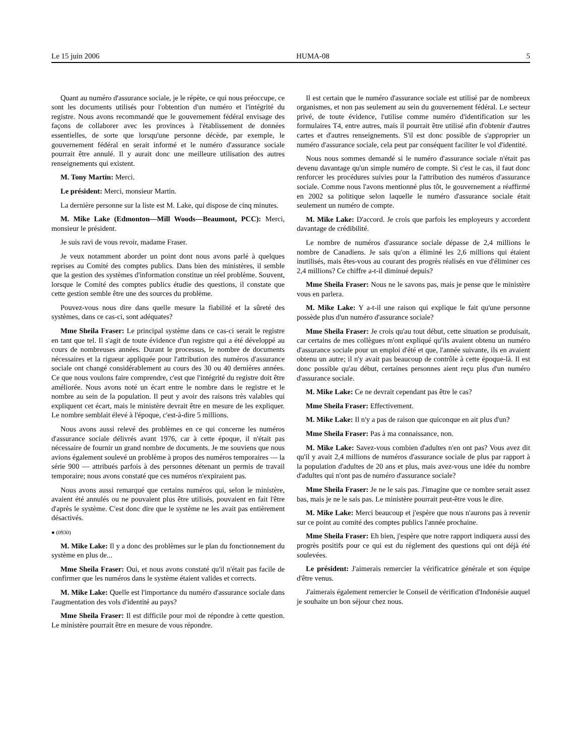Le 15 juin 2006 HUMA-08 5
Quant au numéro d'assurance sociale, je le répète, ce qui nous préoccupe, ce sont les documents utilisés pour l'obtention d'un numéro et l'intégrité du registre. Nous avons recommandé que le gouvernement fédéral envisage des façons de collaborer avec les provinces à l'établissement de données essentielles, de sorte que lorsqu'une personne décède, par exemple, le gouvernement fédéral en serait informé et le numéro d'assurance sociale pourrait être annulé. Il y aurait donc une meilleure utilisation des autres renseignements qui existent.
M. Tony Martin: Merci.
Le président: Merci, monsieur Martin.
La dernière personne sur la liste est M. Lake, qui dispose de cinq minutes.
M. Mike Lake (Edmonton—Mill Woods—Beaumont, PCC): Merci, monsieur le président.
Je suis ravi de vous revoir, madame Fraser.
Je veux notamment aborder un point dont nous avons parlé à quelques reprises au Comité des comptes publics. Dans bien des ministères, il semble que la gestion des systèmes d'information constitue un réel problème. Souvent, lorsque le Comité des comptes publics étudie des questions, il constate que cette gestion semble être une des sources du problème.
Pouvez-vous nous dire dans quelle mesure la fiabilité et la sûreté des systèmes, dans ce cas-ci, sont adéquates?
Mme Sheila Fraser: Le principal système dans ce cas-ci serait le registre en tant que tel. Il s'agit de toute évidence d'un registre qui a été développé au cours de nombreuses années. Durant le processus, le nombre de documents nécessaires et la rigueur appliquée pour l'attribution des numéros d'assurance sociale ont changé considérablement au cours des 30 ou 40 dernières années. Ce que nous voulons faire comprendre, c'est que l'intégrité du registre doit être améliorée. Nous avons noté un écart entre le nombre dans le registre et le nombre au sein de la population. Il peut y avoir des raisons très valables qui expliquent cet écart, mais le ministère devrait être en mesure de les expliquer. Le nombre semblait élevé à l'époque, c'est-à-dire 5 millions.
Nous avons aussi relevé des problèmes en ce qui concerne les numéros d'assurance sociale délivrés avant 1976, car à cette époque, il n'était pas nécessaire de fournir un grand nombre de documents. Je me souviens que nous avions également soulevé un problème à propos des numéros temporaires — la série 900 — attribués parfois à des personnes détenant un permis de travail temporaire; nous avons constaté que ces numéros n'expiraient pas.
Nous avons aussi remarqué que certains numéros qui, selon le ministère, avaient été annulés ou ne pouvaient plus être utilisés, pouvaient en fait l'être d'après le système. C'est donc dire que le système ne les avait pas entièrement désactivés.
● (0930)
M. Mike Lake: Il y a donc des problèmes sur le plan du fonctionnement du système en plus de...
Mme Sheila Fraser: Oui, et nous avons constaté qu'il n'était pas facile de confirmer que les numéros dans le système étaient valides et corrects.
M. Mike Lake: Quelle est l'importance du numéro d'assurance sociale dans l'augmentation des vols d'identité au pays?
Mme Sheila Fraser: Il est difficile pour moi de répondre à cette question. Le ministère pourrait être en mesure de vous répondre.
Il est certain que le numéro d'assurance sociale est utilisé par de nombreux organismes, et non pas seulement au sein du gouvernement fédéral. Le secteur privé, de toute évidence, l'utilise comme numéro d'identification sur les formulaires T4, entre autres, mais il pourrait être utilisé afin d'obtenir d'autres cartes et d'autres renseignements. S'il est donc possible de s'approprier un numéro d'assurance sociale, cela peut par conséquent faciliter le vol d'identité.
Nous nous sommes demandé si le numéro d'assurance sociale n'était pas devenu davantage qu'un simple numéro de compte. Si c'est le cas, il faut donc renforcer les procédures suivies pour la l'attribution des numéros d'assurance sociale. Comme nous l'avons mentionné plus tôt, le gouvernement a réaffirmé en 2002 sa politique selon laquelle le numéro d'assurance sociale était seulement un numéro de compte.
M. Mike Lake: D'accord. Je crois que parfois les employeurs y accordent davantage de crédibilité.
Le nombre de numéros d'assurance sociale dépasse de 2,4 millions le nombre de Canadiens. Je sais qu'on a éliminé les 2,6 millions qui étaient inutilisés, mais êtes-vous au courant des progrès réalisés en vue d'éliminer ces 2,4 millions? Ce chiffre a-t-il diminué depuis?
Mme Sheila Fraser: Nous ne le savons pas, mais je pense que le ministère vous en parlera.
M. Mike Lake: Y a-t-il une raison qui explique le fait qu'une personne possède plus d'un numéro d'assurance sociale?
Mme Sheila Fraser: Je crois qu'au tout début, cette situation se produisait, car certains de mes collègues m'ont expliqué qu'ils avaient obtenu un numéro d'assurance sociale pour un emploi d'été et que, l'année suivante, ils en avaient obtenu un autre; il n'y avait pas beaucoup de contrôle à cette époque-là. Il est donc possible qu'au début, certaines personnes aient reçu plus d'un numéro d'assurance sociale.
M. Mike Lake: Ce ne devrait cependant pas être le cas?
Mme Sheila Fraser: Effectivement.
M. Mike Lake: Il n'y a pas de raison que quiconque en ait plus d'un?
Mme Sheila Fraser: Pas à ma connaissance, non.
M. Mike Lake: Savez-vous combien d'adultes n'en ont pas? Vous avez dit qu'il y avait 2,4 millions de numéros d'assurance sociale de plus par rapport à la population d'adultes de 20 ans et plus, mais avez-vous une idée du nombre d'adultes qui n'ont pas de numéro d'assurance sociale?
Mme Sheila Fraser: Je ne le sais pas. J'imagine que ce nombre serait assez bas, mais je ne le sais pas. Le ministère pourrait peut-être vous le dire.
M. Mike Lake: Merci beaucoup et j'espère que nous n'aurons pas à revenir sur ce point au comité des comptes publics l'année prochaine.
Mme Sheila Fraser: Eh bien, j'espère que notre rapport indiquera aussi des progrès positifs pour ce qui est du règlement des questions qui ont déjà été soulevées.
Le président: J'aimerais remercier la vérificatrice générale et son équipe d'être venus.
J'aimerais également remercier le Conseil de vérification d'Indonésie auquel je souhaite un bon séjour chez nous.